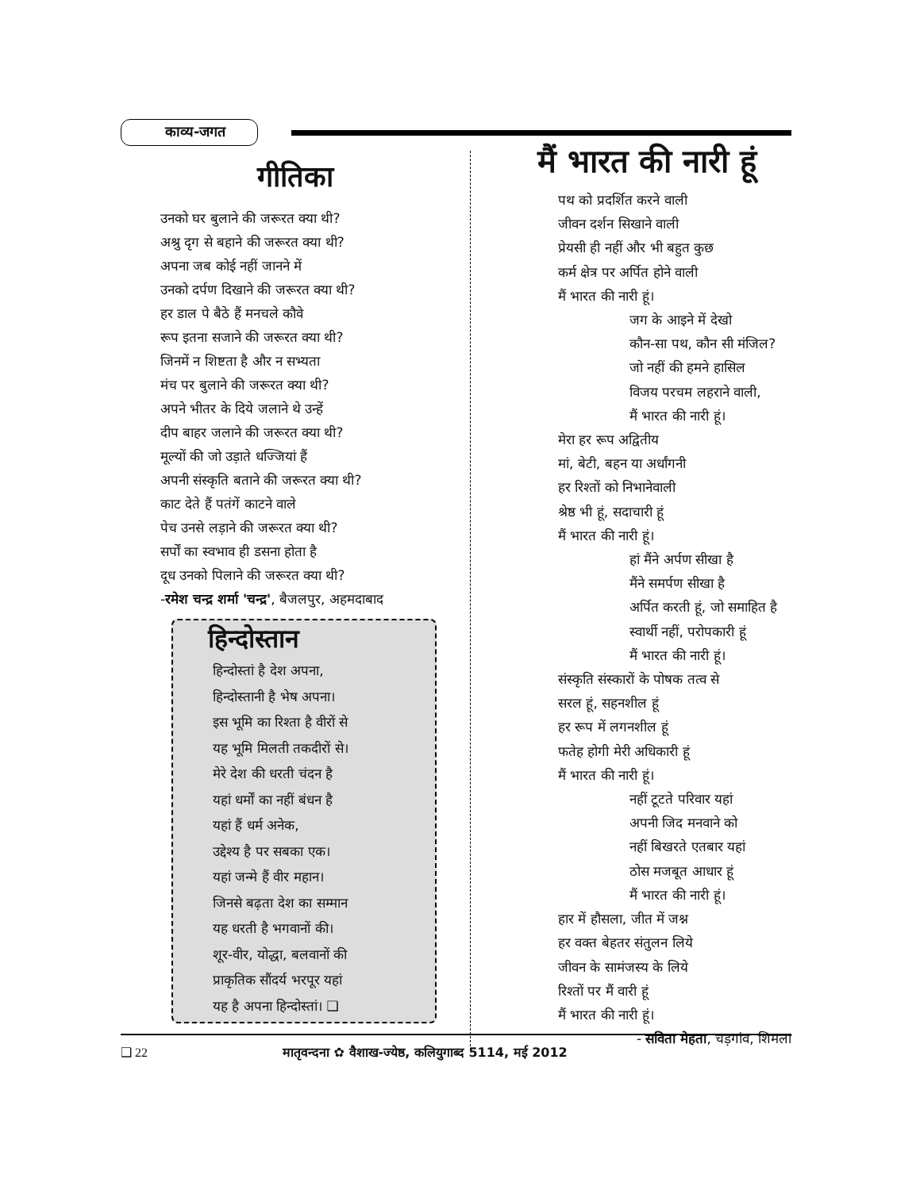काव्य-जगत
गीतिका
उनको घर बुलाने की जरूरत क्या थी?
अश्रु दृग से बहाने की जरूरत क्या थी?
अपना जब कोई नहीं जानने में
उनको दर्पण दिखाने की जरूरत क्या थी?
हर डाल पे बैठे हैं मनचले कौवे
रूप इतना सजाने की जरूरत क्या थी?
जिनमें न शिष्टता है और न सभ्यता
मंच पर बुलाने की जरूरत क्या थी?
अपने भीतर के दिये जलाने थे उन्हें
दीप बाहर जलाने की जरूरत क्या थी?
मूल्यों की जो उड़ाते धज्जियां हैं
अपनी संस्कृति बताने की जरूरत क्या थी?
काट देते हैं पतंगें काटने वाले
पेच उनसे लड़ाने की जरूरत क्या थी?
सर्पों का स्वभाव ही डसना होता है
दूध उनको पिलाने की जरूरत क्या थी?
-रमेश चन्द्र शर्मा 'चन्द्र', बैजलपुर, अहमदाबाद
हिन्दोस्तान
हिन्दोस्तां है देश अपना,
हिन्दोस्तानी है भेष अपना।
इस भूमि का रिश्ता है वीरों से
यह भूमि मिलती तकदीरों से।
मेरे देश की धरती चंदन है
यहां धर्मों का नहीं बंधन है
यहां हैं धर्म अनेक,
उद्देश्य है पर सबका एक।
यहां जन्मे हैं वीर महान।
जिनसे बढ़ता देश का सम्मान
यह धरती है भगवानों की।
शूर-वीर, योद्धा, बलवानों की
प्राकृतिक सौंदर्य भरपूर यहां
यह है अपना हिन्दोस्तां। ❑
मैं भारत की नारी हूं
पथ को प्रदर्शित करने वाली
जीवन दर्शन सिखाने वाली
प्रेयसी ही नहीं और भी बहुत कुछ
कर्म क्षेत्र पर अर्पित होने वाली
मैं भारत की नारी हूं।
जग के आइने में देखो
कौन-सा पथ, कौन सी मंजिल?
जो नहीं की हमने हासिल
विजय परचम लहराने वाली,
मैं भारत की नारी हूं।
मेरा हर रूप अद्वितीय
मां, बेटी, बहन या अर्धांगनी
हर रिश्तों को निभानेवाली
श्रेष्ठ भी हूं, सदाचारी हूं
मैं भारत की नारी हूं।
हां मैंने अर्पण सीखा है
मैंने समर्पण सीखा है
अर्पित करती हूं, जो समाहित है
स्वार्थी नहीं, परोपकारी हूं
मैं भारत की नारी हूं।
संस्कृति संस्कारों के पोषक तत्व से
सरल हूं, सहनशील हूं
हर रूप में लगनशील हूं
फतेह होगी मेरी अधिकारी हूं
मैं भारत की नारी हूं।
नहीं टूटते परिवार यहां
अपनी जिद मनवाने को
नहीं बिखरते एतबार यहां
ठोस मजबूत आधार हूं
मैं भारत की नारी हूं।
हार में हौसला, जीत में जश्न
हर वक्त बेहतर संतुलन लिये
जीवन के सामंजस्य के लिये
रिश्तों पर मैं वारी हूं
मैं भारत की नारी हूं।
- सविता मेहता, चड़गांव, शिमला
❑ 22 मातृवन्दना ✿ वैशाख-ज्येष्ठ, कलियुगाब्द 5114, मई 2012